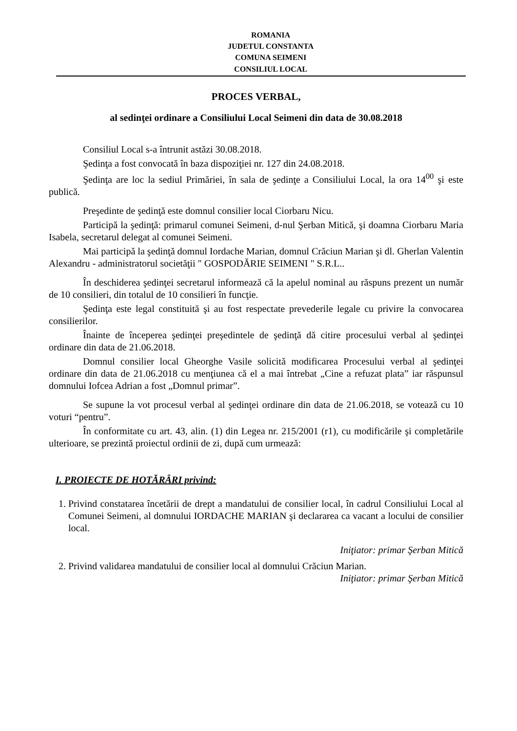ROMANIA
JUDETUL CONSTANTA
COMUNA SEIMENI
CONSILIUL LOCAL
PROCES VERBAL,
al sedinţei ordinare a Consiliului Local Seimeni din data de 30.08.2018
Consiliul Local s-a întrunit astăzi 30.08.2018.
Şedinţa a fost convocată în baza dispoziţiei nr. 127 din 24.08.2018.
Şedinţa are loc la sediul Primăriei, în sala de şedinţe a Consiliului Local, la ora 14<sup>00</sup> şi este publică.
Preşedinte de şedinţă este domnul consilier local Ciorbaru Nicu.
Participă la şedinţă: primarul comunei Seimeni, d-nul Şerban Mitică, şi doamna Ciorbaru Maria Isabela, secretarul delegat al comunei Seimeni.
Mai participă la şedinţă domnul Iordache Marian, domnul Crăciun Marian şi dl. Gherlan Valentin Alexandru - administratorul societăţii " GOSPODĂRIE SEIMENI " S.R.L..
În deschiderea şedinţei secretarul informează că la apelul nominal au răspuns prezent un număr de 10 consilieri, din totalul de 10 consilieri în funcţie.
Şedinţa este legal constituită şi au fost respectate prevederile legale cu privire la convocarea consilierilor.
Înainte de începerea şedinţei preşedintele de şedinţă dă citire procesului verbal al şedinţei ordinare din data de 21.06.2018.
Domnul consilier local Gheorghe Vasile solicită modificarea Procesului verbal al şedinţei ordinare din data de 21.06.2018 cu menţiunea că el a mai întrebat „Cine a refuzat plata” iar răspunsul domnului Iofcea Adrian a fost „Domnul primar”.
Se supune la vot procesul verbal al şedinţei ordinare din data de 21.06.2018, se votează cu 10 voturi “pentru”.
În conformitate cu art. 43, alin. (1) din Legea nr. 215/2001 (r1), cu modificările şi completările ulterioare, se prezintă proiectul ordinii de zi, după cum urmează:
I. PROIECTE DE HOTĂRÂRI privind:
1. Privind constatarea încetării de drept a mandatului de consilier local, în cadrul Consiliului Local al Comunei Seimeni, al domnului IORDACHE MARIAN şi declararea ca vacant a locului de consilier local.
Iniţiator: primar Şerban Mitică
2. Privind validarea mandatului de consilier local al domnului Crăciun Marian.
Iniţiator: primar Şerban Mitică